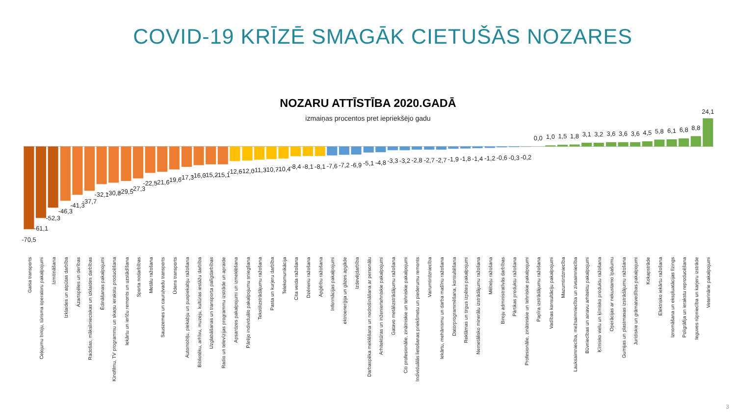COVID-19 KRĪZĒ SMAGĀK CIETUŠĀS NOZARES
NOZARU ATTĪSTĪBA 2020.GADĀ
izmaiņas procentos pret iepriekšējo gadu
-70,5
Gaisa transports
-61,1
Ceļojumu biroju, tūrisma operatoru pakalpojumi
-52,3
Izmitināšana
-46,3
Izklaides un atpūtas darbība
-41,3
Azartspēles un derības
-37,7
Radošas, mākslinieciskas un izklaides darbības
-32,1
Ēdināšanas pakalpojumi
-30,8
Kinofilmu, TV programmu un skaņu ierakstu producēšana
-29,5
Iekārtu un ierīču remonts un uzstādīšana
-27,3
Sporta nodarbības
-22,5
Metālu ražošana
-21,6
Sauszemes un cauruļvadu transports
-19,6
Ūdens transports
-17,3
Automobiļu, piekabju un puspiekabju ražošana
-16,0
Bibliotēku, arhīvu, muzeju, kultūras iestāžu darbība
-15,2
Uzglabāšanas un transporta palīgdarbības
-15,1
Radio un televīzijas programmu izstrāde un apraide
-12,6
Apsardzes pakalpojumi un izmeklēšana
-12,0
Pārējo individuālo pakalpojumu sniegšana
-11,3
Tekstilizstrādājumu ražošana
-10,7
Pasta un kurjeru darbība
-10,4
Telekomunikācija
-8,4
Cita veida ražošana
-8,1
Dzērienu ražošana
-8,1
Apģērbu ražošana
-7,6
Informācijas pakalpojumi
-7,2
ektroenerģija un gāzes apgāde
-6,9
Izdevējdarbība
-5,1
Darbaspēka meklēšana un nodrošināšana ar personālu
-4,8
Arhitektūras un inženiertehniskie pakalpojumi
-3,3
Gatavo metālizstrādājumu ražošana
-3,2
Citi profesionālie, zinātniskie un tehniskie pakalpojumi
-2,8
Individuālās lietošanas priekšmetu un piederumu remonts
-2,7
Vairumtirdzniecība
-2,7
Iekārtu, mehānismu un darba mašīnu ražošana
-1,9
Datorprogrammēšana, konsultēšana
-1,8
Reklāmas un tirgus izpētes pakalpojumi
-1,4
Nemetālisko minerālu izstrādājumu ražošana
-1,2
Mēbeļu ražošana
-0,6
Biroju administratīvās darbības
-0,3
Pārtikas produktu ražošana
-0,2
Profesionālie, zinātniskie un tehniskie pakalpojumi
0,0
Papīra izstrādājumu ražošana
1,0
Vadības konsultāciju pakalpojumi
1,5
Mazumtirdzniecība
1,8
Lauksaimniecība, mežsaimniecība un zivsaimniecība
3,1
Būvniecības un ainavu arhitektu pakalpojumi
3,2
Ķīmisko vielu un ķīmisko produktu ražošana
3,6
Operācijas ar nekustamo īpašumu
3,6
Gumijas un plastmasas izstrādājumu ražošana
3,6
Juridiskie un grāmatvedības pakalpojumi
4,5
Kokapstrāde
5,8
Elektrisko iekārtu ražošana
6,1
Iznomāšana un ekspluatācijas līzings
6,8
Poligrāfija un ierakstu reproducēšana
8,8
Ieguves rūpniecība un karjeru izstrāde
24,1
Veterinārie pakalpojumi
3